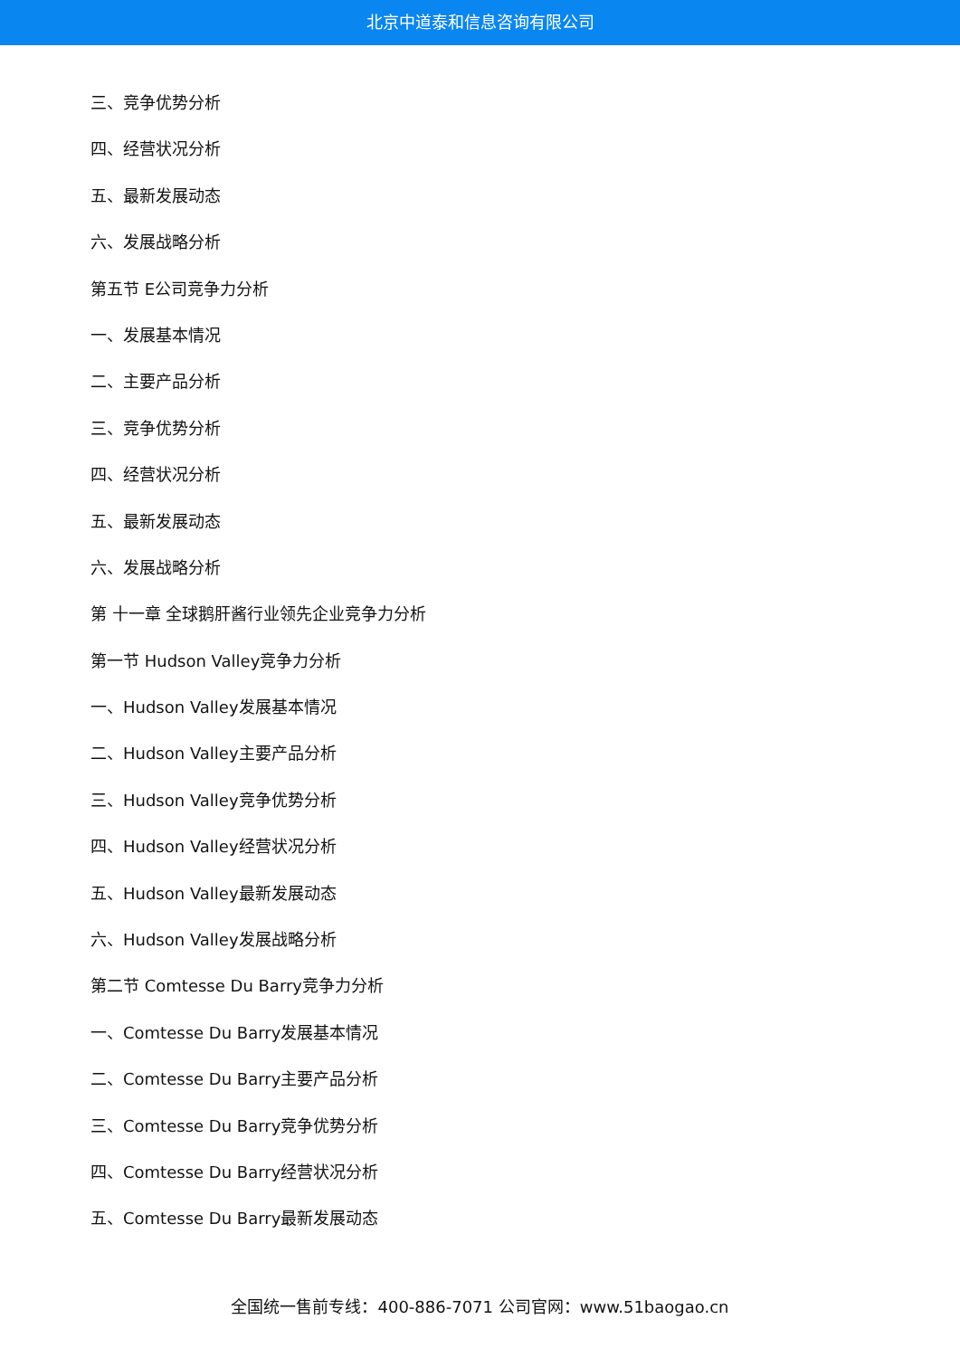北京中道泰和信息咨询有限公司
三、竞争优势分析
四、经营状况分析
五、最新发展动态
六、发展战略分析
第五节 E公司竞争力分析
一、发展基本情况
二、主要产品分析
三、竞争优势分析
四、经营状况分析
五、最新发展动态
六、发展战略分析
第 十一章 全球鹅肝酱行业领先企业竞争力分析
第一节 Hudson Valley竞争力分析
一、Hudson Valley发展基本情况
二、Hudson Valley主要产品分析
三、Hudson Valley竞争优势分析
四、Hudson Valley经营状况分析
五、Hudson Valley最新发展动态
六、Hudson Valley发展战略分析
第二节 Comtesse Du Barry竞争力分析
一、Comtesse Du Barry发展基本情况
二、Comtesse Du Barry主要产品分析
三、Comtesse Du Barry竞争优势分析
四、Comtesse Du Barry经营状况分析
五、Comtesse Du Barry最新发展动态
全国统一售前专线：400-886-7071 公司官网：www.51baogao.cn